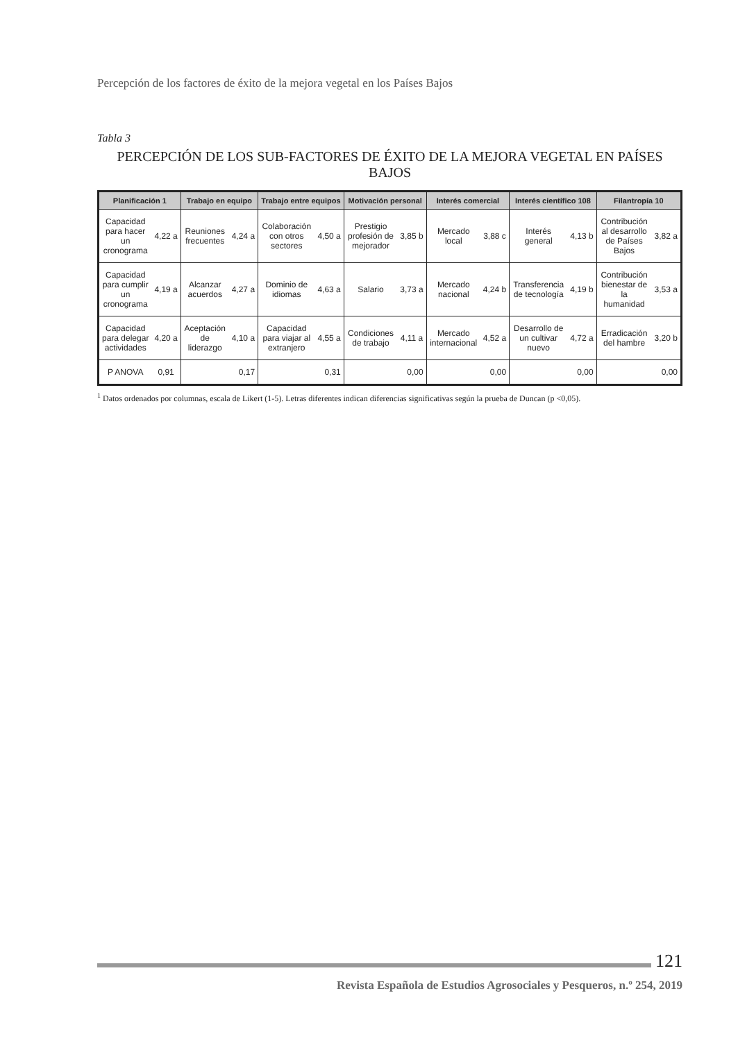Percepción de los factores de éxito de la mejora vegetal en los Países Bajos
Tabla 3
PERCEPCIÓN DE LOS SUB-FACTORES DE ÉXITO DE LA MEJORA VEGETAL EN PAÍSES BAJOS
| Planificación 1 | | Trabajo en equipo | | Trabajo entre equipos | | Motivación personal | | Interés comercial | | Interés científico 108 | | Filantropía 10 | |
| --- | --- | --- | --- | --- | --- | --- | --- | --- | --- | --- | --- | --- | --- |
| Capacidad para hacer un cronograma | 4,22 a | Reuniones frecuentes | 4,24 a | Colaboración con otros sectores | 4,50 a | Prestigio profesión de mejorador | 3,85 b | Mercado local | 3,88 c | Interés general | 4,13 b | Contribución al desarrollo de Países Bajos | 3,82 a |
| Capacidad para cumplir un cronograma | 4,19 a | Alcanzar acuerdos | 4,27 a | Dominio de idiomas | 4,63 a | Salario | 3,73 a | Mercado nacional | 4,24 b | Transferencia de tecnología | 4,19 b | Contribución bienestar de la humanidad | 3,53 a |
| Capacidad para delegar actividades | 4,20 a | Aceptación de liderazgo | 4,10 a | Capacidad para viajar al extranjero | 4,55 a | Condiciones de trabajo | 4,11 a | Mercado internacional | 4,52 a | Desarrollo de un cultivar nuevo | 4,72 a | Erradicación del hambre | 3,20 b |
| P ANOVA | 0,91 | 0,17 | | 0,31 | | 0,00 | | 0,00 | | 0,00 | | 0,00 | |
<sup>1</sup> Datos ordenados por columnas, escala de Likert (1-5). Letras diferentes indican diferencias significativas según la prueba de Duncan (p <0,05).
121
Revista Española de Estudios Agrosociales y Pesqueros, n.º 254, 2019